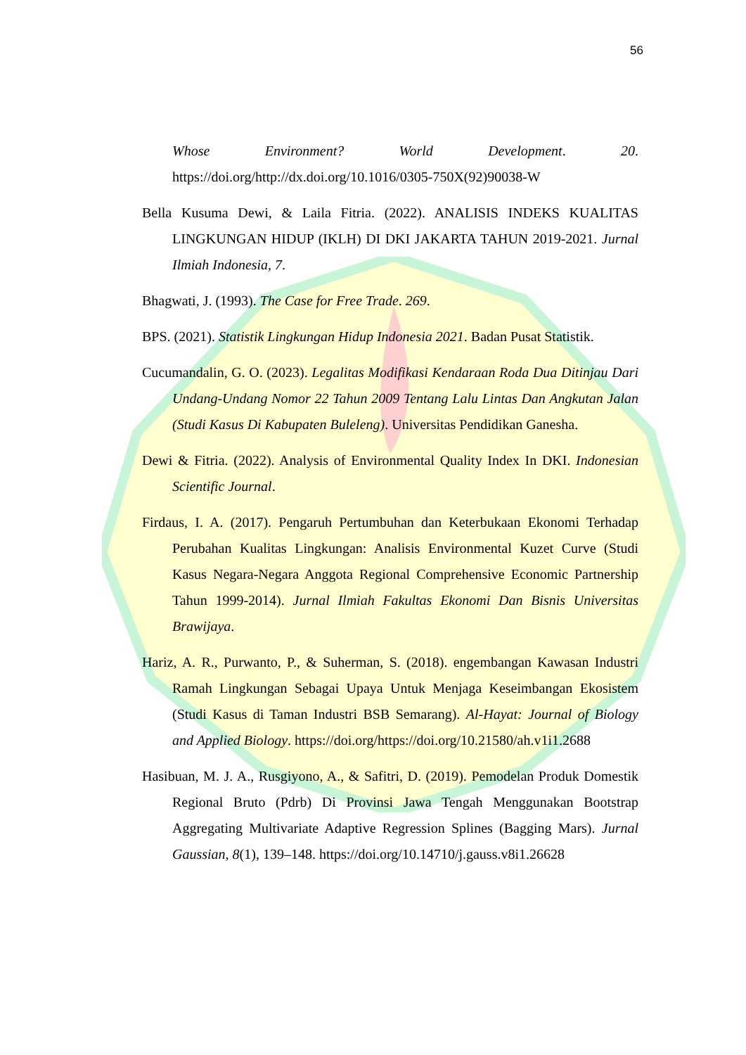56
Whose Environment? World Development. 20. https://doi.org/http://dx.doi.org/10.1016/0305-750X(92)90038-W
Bella Kusuma Dewi, & Laila Fitria. (2022). ANALISIS INDEKS KUALITAS LINGKUNGAN HIDUP (IKLH) DI DKI JAKARTA TAHUN 2019-2021. Jurnal Ilmiah Indonesia, 7.
Bhagwati, J. (1993). The Case for Free Trade. 269.
BPS. (2021). Statistik Lingkungan Hidup Indonesia 2021. Badan Pusat Statistik.
Cucumandalin, G. O. (2023). Legalitas Modifikasi Kendaraan Roda Dua Ditinjau Dari Undang-Undang Nomor 22 Tahun 2009 Tentang Lalu Lintas Dan Angkutan Jalan (Studi Kasus Di Kabupaten Buleleng). Universitas Pendidikan Ganesha.
Dewi & Fitria. (2022). Analysis of Environmental Quality Index In DKI. Indonesian Scientific Journal.
Firdaus, I. A. (2017). Pengaruh Pertumbuhan dan Keterbukaan Ekonomi Terhadap Perubahan Kualitas Lingkungan: Analisis Environmental Kuzet Curve (Studi Kasus Negara-Negara Anggota Regional Comprehensive Economic Partnership Tahun 1999-2014). Jurnal Ilmiah Fakultas Ekonomi Dan Bisnis Universitas Brawijaya.
Hariz, A. R., Purwanto, P., & Suherman, S. (2018). engembangan Kawasan Industri Ramah Lingkungan Sebagai Upaya Untuk Menjaga Keseimbangan Ekosistem (Studi Kasus di Taman Industri BSB Semarang). Al-Hayat: Journal of Biology and Applied Biology. https://doi.org/https://doi.org/10.21580/ah.v1i1.2688
Hasibuan, M. J. A., Rusgiyono, A., & Safitri, D. (2019). Pemodelan Produk Domestik Regional Bruto (Pdrb) Di Provinsi Jawa Tengah Menggunakan Bootstrap Aggregating Multivariate Adaptive Regression Splines (Bagging Mars). Jurnal Gaussian, 8(1), 139–148. https://doi.org/10.14710/j.gauss.v8i1.26628